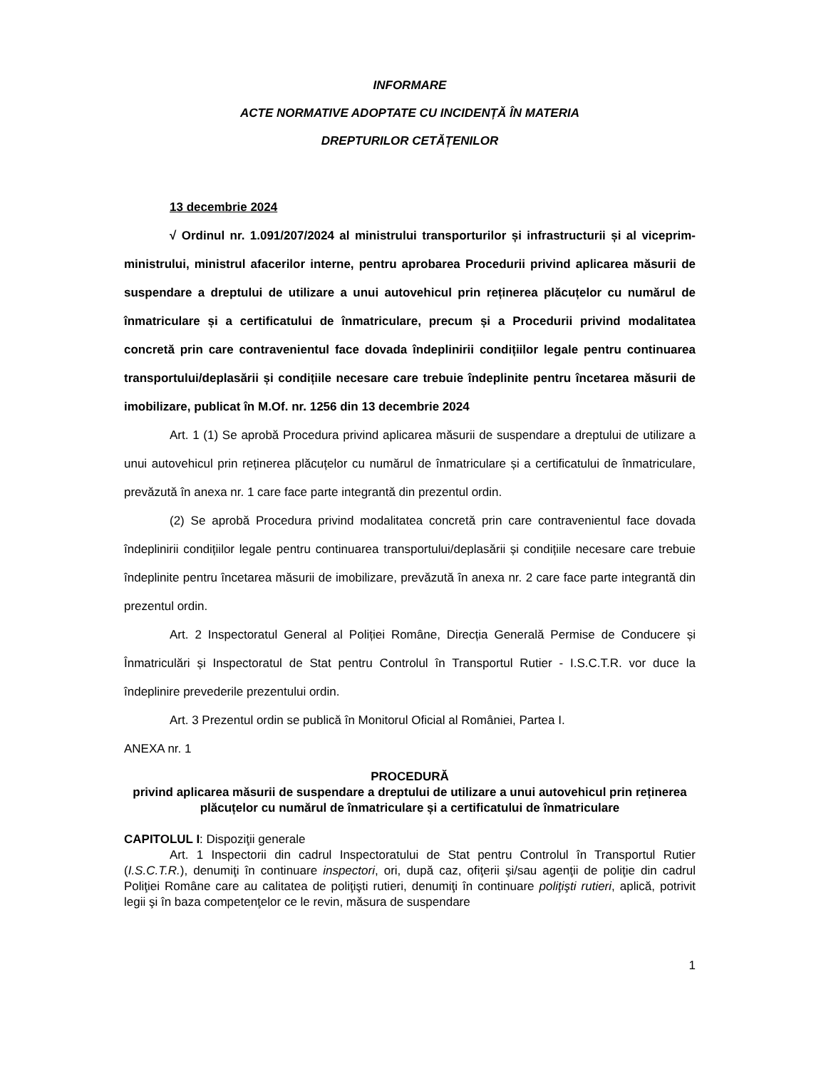INFORMARE
ACTE NORMATIVE ADOPTATE CU INCIDENȚĂ ÎN MATERIA
DREPTURILOR CETĂȚENILOR
13 decembrie 2024
√ Ordinul nr. 1.091/207/2024 al ministrului transporturilor și infrastructurii și al viceprim-ministrului, ministrul afacerilor interne, pentru aprobarea Procedurii privind aplicarea măsurii de suspendare a dreptului de utilizare a unui autovehicul prin reținerea plăcuțelor cu numărul de înmatriculare și a certificatului de înmatriculare, precum și a Procedurii privind modalitatea concretă prin care contravenientul face dovada îndeplinirii condițiilor legale pentru continuarea transportului/deplasării și condițiile necesare care trebuie îndeplinite pentru încetarea măsurii de imobilizare, publicat în M.Of. nr. 1256 din 13 decembrie 2024
Art. 1 (1) Se aprobă Procedura privind aplicarea măsurii de suspendare a dreptului de utilizare a unui autovehicul prin reținerea plăcuțelor cu numărul de înmatriculare și a certificatului de înmatriculare, prevăzută în anexa nr. 1 care face parte integrantă din prezentul ordin.
(2) Se aprobă Procedura privind modalitatea concretă prin care contravenientul face dovada îndeplinirii condițiilor legale pentru continuarea transportului/deplasării și condițiile necesare care trebuie îndeplinite pentru încetarea măsurii de imobilizare, prevăzută în anexa nr. 2 care face parte integrantă din prezentul ordin.
Art. 2 Inspectoratul General al Poliției Române, Direcția Generală Permise de Conducere și Înmatriculări și Inspectoratul de Stat pentru Controlul în Transportul Rutier - I.S.C.T.R. vor duce la îndeplinire prevederile prezentului ordin.
Art. 3 Prezentul ordin se publică în Monitorul Oficial al României, Partea I.
ANEXA nr. 1
PROCEDURĂ
privind aplicarea măsurii de suspendare a dreptului de utilizare a unui autovehicul prin reținerea plăcuțelor cu numărul de înmatriculare și a certificatului de înmatriculare
CAPITOLUL I: Dispoziţii generale
Art. 1 Inspectorii din cadrul Inspectoratului de Stat pentru Controlul în Transportul Rutier (I.S.C.T.R.), denumiţi în continuare inspectori, ori, după caz, ofiţerii şi/sau agenţii de poliţie din cadrul Poliţiei Române care au calitatea de poliţişti rutieri, denumiţi în continuare poliţişti rutieri, aplică, potrivit legii şi în baza competenţelor ce le revin, măsura de suspendare
1